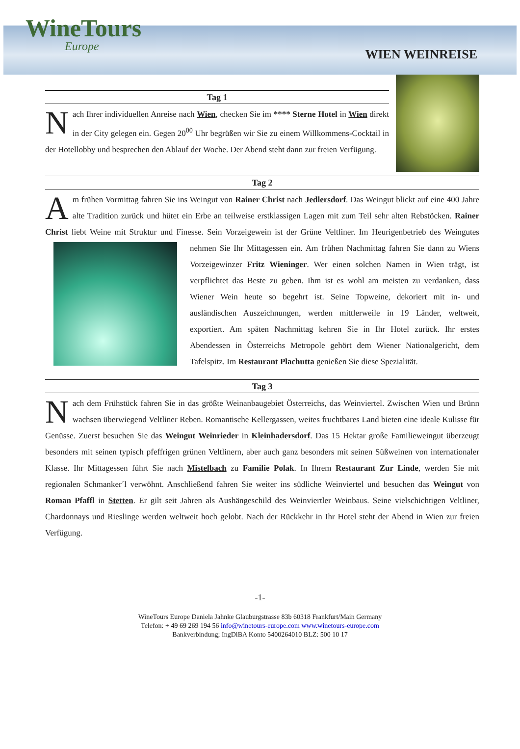WineTours
Europe
WIEN WEINREISE
Tag 1
Nach Ihrer individuellen Anreise nach Wien, checken Sie im **** Sterne Hotel in Wien direkt in der City gelegen ein. Gegen 20<sup>00</sup> Uhr begrüßen wir Sie zu einem Willkommens-Cocktail in der Hotellobby und besprechen den Ablauf der Woche. Der Abend steht dann zur freien Verfügung.
Tag 2
Am frühen Vormittag fahren Sie ins Weingut von Rainer Christ nach Jedlersdorf. Das Weingut blickt auf eine 400 Jahre alte Tradition zurück und hütet ein Erbe an teilweise erstklassigen Lagen mit zum Teil sehr alten Rebstöcken. Rainer Christ liebt Weine mit Struktur und Finesse. Sein Vorzeigewein ist der Grüne Veltliner. Im Heurigenbetrieb des Weingutes nehmen Sie Ihr Mittagessen ein. Am frühen Nachmittag fahren Sie dann zu Wiens Vorzeigewinzer Fritz Wieninger. Wer einen solchen Namen in Wien trägt, ist verpflichtet das Beste zu geben. Ihm ist es wohl am meisten zu verdanken, dass Wiener Wein heute so begehrt ist. Seine Topweine, dekoriert mit in- und ausländischen Auszeichnungen, werden mittlerweile in 19 Länder, weltweit, exportiert. Am späten Nachmittag kehren Sie in Ihr Hotel zurück. Ihr erstes Abendessen in Österreichs Metropole gehört dem Wiener Nationalgericht, dem Tafelspitz. Im Restaurant Plachutta genießen Sie diese Spezialität.
Tag 3
Nach dem Frühstück fahren Sie in das größte Weinanbaugebiet Österreichs, das Weinviertel. Zwischen Wien und Brünn wachsen überwiegend Veltliner Reben. Romantische Kellergassen, weites fruchtbares Land bieten eine ideale Kulisse für Genüsse. Zuerst besuchen Sie das Weingut Weinrieder in Kleinhadersdorf. Das 15 Hektar große Familieweingut überzeugt besonders mit seinen typisch pfeffrigen grünen Veltlinern, aber auch ganz besonders mit seinen Süßweinen von internationaler Klasse. Ihr Mittagessen führt Sie nach Mistelbach zu Familie Polak. In Ihrem Restaurant Zur Linde, werden Sie mit regionalen Schmanker´l verwöhnt. Anschließend fahren Sie weiter ins südliche Weinviertel und besuchen das Weingut von Roman Pfaffl in Stetten. Er gilt seit Jahren als Aushängeschild des Weinviertler Weinbaus. Seine vielschichtigen Veltliner, Chardonnays und Rieslinge werden weltweit hoch gelobt. Nach der Rückkehr in Ihr Hotel steht der Abend in Wien zur freien Verfügung.
-1-
WineTours Europe Daniela Jahnke Glauburgstrasse 83b 60318 Frankfurt/Main Germany
Telefon: + 49 69 269 194 56 info@winetours-europe.com www.winetours-europe.com
Bankverbindung; IngDiBA Konto 5400264010 BLZ: 500 10 17